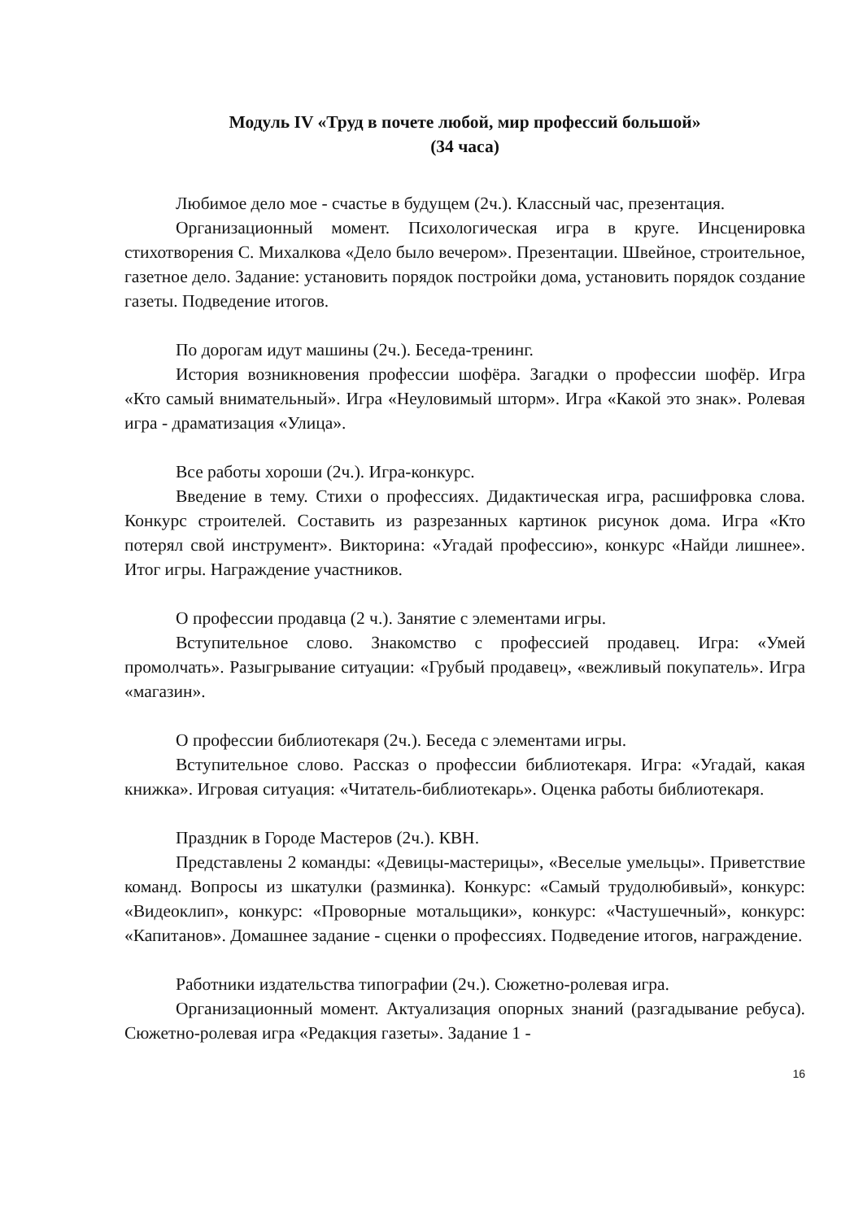Модуль IV «Труд в почете любой, мир профессий большой»
(34 часа)
Любимое дело мое - счастье в будущем (2ч.). Классный час, презентация.
Организационный момент. Психологическая игра в круге. Инсценировка стихотворения С. Михалкова «Дело было вечером». Презентации. Швейное, строительное, газетное дело. Задание: установить порядок постройки дома, установить порядок создание газеты. Подведение итогов.
По дорогам идут машины (2ч.). Беседа-тренинг.
История возникновения профессии шофёра. Загадки о профессии шофёр. Игра «Кто самый внимательный». Игра «Неуловимый шторм». Игра «Какой это знак». Ролевая игра - драматизация «Улица».
Все работы хороши (2ч.). Игра-конкурс.
Введение в тему. Стихи о профессиях. Дидактическая игра, расшифровка слова. Конкурс строителей. Составить из разрезанных картинок рисунок дома. Игра «Кто потерял свой инструмент». Викторина: «Угадай профессию», конкурс «Найди лишнее». Итог игры. Награждение участников.
О профессии продавца (2 ч.). Занятие с элементами игры.
Вступительное слово. Знакомство с профессией продавец. Игра: «Умей промолчать». Разыгрывание ситуации: «Грубый продавец», «вежливый покупатель». Игра «магазин».
О профессии библиотекаря (2ч.). Беседа с элементами игры.
Вступительное слово. Рассказ о профессии библиотекаря. Игра: «Угадай, какая книжка». Игровая ситуация: «Читатель-библиотекарь». Оценка работы библиотекаря.
Праздник в Городе Мастеров (2ч.). КВН.
Представлены 2 команды: «Девицы-мастерицы», «Веселые умельцы». Приветствие команд. Вопросы из шкатулки (разминка). Конкурс: «Самый трудолюбивый», конкурс: «Видеоклип», конкурс: «Проворные мотальщики», конкурс: «Частушечный», конкурс: «Капитанов». Домашнее задание - сценки о профессиях. Подведение итогов, награждение.
Работники издательства типографии (2ч.). Сюжетно-ролевая игра.
Организационный момент. Актуализация опорных знаний (разгадывание ребуса). Сюжетно-ролевая игра «Редакция газеты». Задание 1 -
16